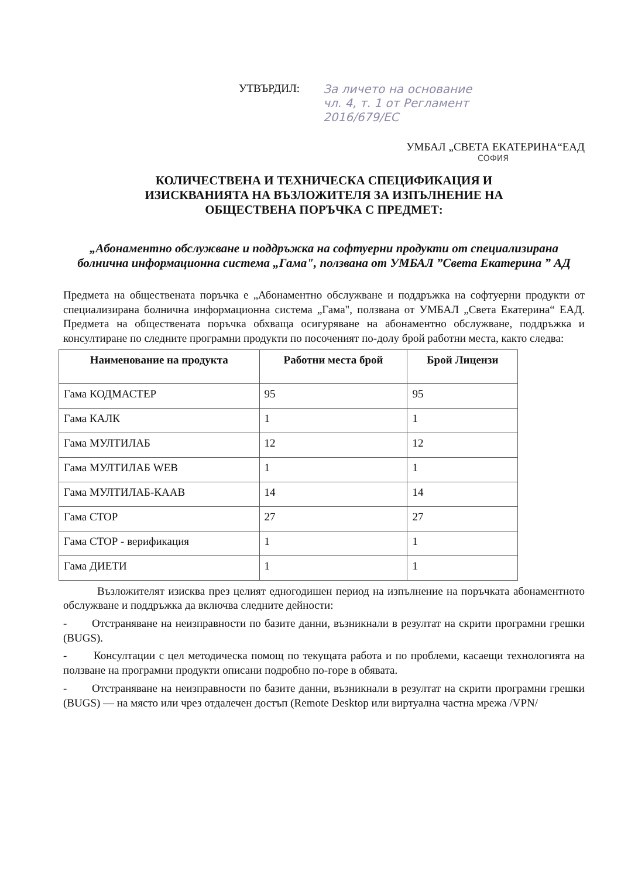УТВЪРДИЛ: За личето на основание
чл. 4, т. 1 от Регламент
2016/679/ЕС
УМБАЛ „СВЕТА ЕКАТЕРИНА“ЕАД
СОФИЯ
КОЛИЧЕСТВЕНА И ТЕХНИЧЕСКА СПЕЦИФИКАЦИЯ И
ИЗИСКВАНИЯТА НА ВЪЗЛОЖИТЕЛЯ ЗА ИЗПЪЛНЕНИЕ НА
ОБЩЕСТВЕНА ПОРЪЧКА С ПРЕДМЕТ:
„Абонаментно обслужване и поддръжка на софтуерни продукти от специализирана болнична информационна система „Гама", ползвана от УМБАЛ ”Света Екатерина ” АД
Предмета на обществената поръчка е „Абонаментно обслужване и поддръжка на софтуерни продукти от специализирана болнична информационна система „Гама", ползвана от УМБАЛ „Света Екатерина“ ЕАД. Предмета на обществената поръчка обхваща осигуряване на абонаментно обслужване, поддръжка и консултиране по следните програмни продукти по посоченият по-долу брой работни места, както следва:
| Наименование на продукта | Работни места брой | Брой Лицензи |
| --- | --- | --- |
| Гама КОДМАСТЕР | 95 | 95 |
| Гама КАЛК | 1 | 1 |
| Гама МУЛТИЛАБ | 12 | 12 |
| Гама МУЛТИЛАБ WEB | 1 | 1 |
| Гама МУЛТИЛАБ-КААВ | 14 | 14 |
| Гама СТОР | 27 | 27 |
| Гама СТОР - верификация | 1 | 1 |
| Гама ДИЕТИ | 1 | 1 |
Възложителят изисква през целият едногодишен период на изпълнение на поръчката абонаментното обслужване и поддръжка да включва следните дейности:
- Отстраняване на неизправности по базите данни, възникнали в резултат на скрити програмни грешки (BUGS).
- Консултации с цел методическа помощ по текущата работа и по проблеми, касаещи технологията на ползване на програмни продукти описани подробно по-горе в обявата.
- Отстраняване на неизправности по базите данни, възникнали в резултат на скрити програмни грешки (BUGS) — на място или чрез отдалечен достъп (Remote Desktop или виртуална частна мрежа /VPN/